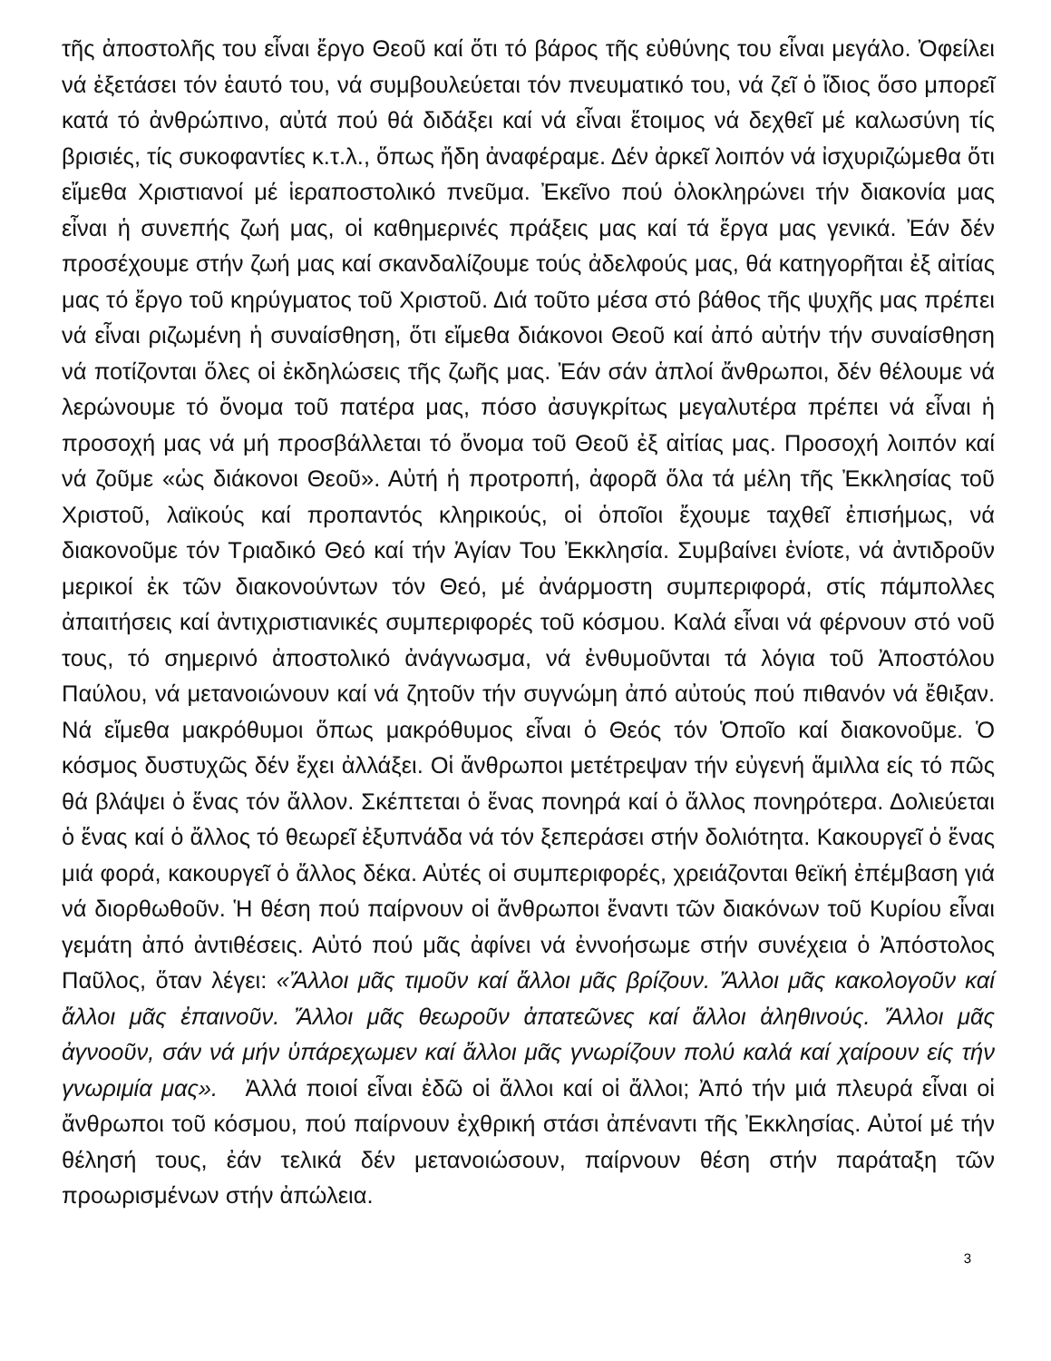τῆς ἀποστολῆς του εἶναι ἔργο Θεοῦ καί ὅτι τό βάρος τῆς εὐθύνης του εἶναι μεγάλο. Ὀφείλει νά ἐξετάσει τόν ἑαυτό του, νά συμβουλεύεται τόν πνευματικό του, νά ζεῖ ὁ ἴδιος ὅσο μπορεῖ κατά τό ἀνθρώπινο, αὐτά πού θά διδάξει καί νά εἶναι ἕτοιμος νά δεχθεῖ μέ καλωσύνη τίς βρισιές, τίς συκοφαντίες κ.τ.λ., ὅπως ἤδη ἀναφέραμε. Δέν ἀρκεῖ λοιπόν νά ἰσχυριζώμεθα ὅτι εἴμεθα Χριστιανοί μέ ἱεραποστολικό πνεῦμα. Ἐκεῖνο πού ὁλοκληρώνει τήν διακονία μας εἶναι ἡ συνεπής ζωή μας, οἱ καθημερινές πράξεις μας καί τά ἔργα μας γενικά. Ἐάν δέν προσέχουμε στήν ζωή μας καί σκανδαλίζουμε τούς ἀδελφούς μας, θά κατηγορῆται ἐξ αἰτίας μας τό ἔργο τοῦ κηρύγματος τοῦ Χριστοῦ. Διά τοῦτο μέσα στό βάθος τῆς ψυχῆς μας πρέπει νά εἶναι ριζωμένη ἡ συναίσθηση, ὅτι εἴμεθα διάκονοι Θεοῦ καί ἀπό αὐτήν τήν συναίσθηση νά ποτίζονται ὅλες οἱ ἐκδηλώσεις τῆς ζωῆς μας. Ἐάν σάν ἁπλοί ἄνθρωποι, δέν θέλουμε νά λερώνουμε τό ὄνομα τοῦ πατέρα μας, πόσο ἀσυγκρίτως μεγαλυτέρα πρέπει νά εἶναι ἡ προσοχή μας νά μή προσβάλλεται τό ὄνομα τοῦ Θεοῦ ἐξ αἰτίας μας. Προσοχή λοιπόν καί νά ζοῦμε «ὡς διάκονοι Θεοῦ». Αὐτή ἡ προτροπή, ἀφορᾶ ὅλα τά μέλη τῆς Ἐκκλησίας τοῦ Χριστοῦ, λαϊκούς καί προπαντός κληρικούς, οἱ ὁποῖοι ἔχουμε ταχθεῖ ἐπισήμως, νά διακονοῦμε τόν Τριαδικό Θεό καί τήν Ἁγίαν Του Ἐκκλησία. Συμβαίνει ἐνίοτε, νά ἀντιδροῦν μερικοί ἐκ τῶν διακονούντων τόν Θεό, μέ ἀνάρμοστη συμπεριφορά, στίς πάμπολλες ἀπαιτήσεις καί ἀντιχριστιανικές συμπεριφορές τοῦ κόσμου. Καλά εἶναι νά φέρνουν στό νοῦ τους, τό σημερινό ἀποστολικό ἀνάγνωσμα, νά ἐνθυμοῦνται τά λόγια τοῦ Ἀποστόλου Παύλου, νά μετανοιώνουν καί νά ζητοῦν τήν συγνώμη ἀπό αὐτούς πού πιθανόν νά ἔθιξαν. Νά εἴμεθα μακρόθυμοι ὅπως μακρόθυμος εἶναι ὁ Θεός τόν Ὁποῖο καί διακονοῦμε. Ὁ κόσμος δυστυχῶς δέν ἔχει ἀλλάξει. Οἱ ἄνθρωποι μετέτρεψαν τήν εὐγενή ἅμιλλα είς τό πῶς θά βλάψει ὁ ἕνας τόν ἄλλον. Σκέπτεται ὁ ἕνας πονηρά καί ὁ ἄλλος πονηρότερα. Δολιεύεται ὁ ἕνας καί ὁ ἄλλος τό θεωρεῖ ἐξυπνάδα νά τόν ξεπεράσει στήν δολιότητα. Κακουργεῖ ὁ ἕνας μιά φορά, κακουργεῖ ὁ ἄλλος δέκα. Αὐτές οἱ συμπεριφορές, χρειάζονται θεϊκή ἐπέμβαση γιά νά διορθωθοῦν. Ἡ θέση πού παίρνουν οἱ ἄνθρωποι ἔναντι τῶν διακόνων τοῦ Κυρίου εἶναι γεμάτη ἀπό ἀντιθέσεις. Αὐτό πού μᾶς ἀφίνει νά ἐννοήσωμε στήν συνέχεια ὁ Ἀπόστολος Παῦλος, ὅταν λέγει: «Ἄλλοι μᾶς τιμοῦν καί ἄλλοι μᾶς βρίζουν. Ἄλλοι μᾶς κακολογοῦν καί ἄλλοι μᾶς ἐπαινοῦν. Ἄλλοι μᾶς θεωροῦν ἀπατεῶνες καί ἄλλοι ἀληθινούς. Ἄλλοι μᾶς ἀγνοοῦν, σάν νά μήν ὑπάρεχωμεν καί ἄλλοι μᾶς γνωρίζουν πολύ καλά καί χαίρουν είς τήν γνωριμία μας». Ἀλλά ποιοί εἶναι ἐδῶ οἱ ἄλλοι καί οἱ ἄλλοι; Ἀπό τήν μιά πλευρά εἶναι οἱ ἄνθρωποι τοῦ κόσμου, πού παίρνουν ἐχθρική στάσι ἀπέναντι τῆς Ἐκκλησίας. Αὐτοί μέ τήν θέλησή τους, ἐάν τελικά δέν μετανοιώσουν, παίρνουν θέση στήν παράταξη τῶν προωρισμένων στήν ἀπώλεια.
3